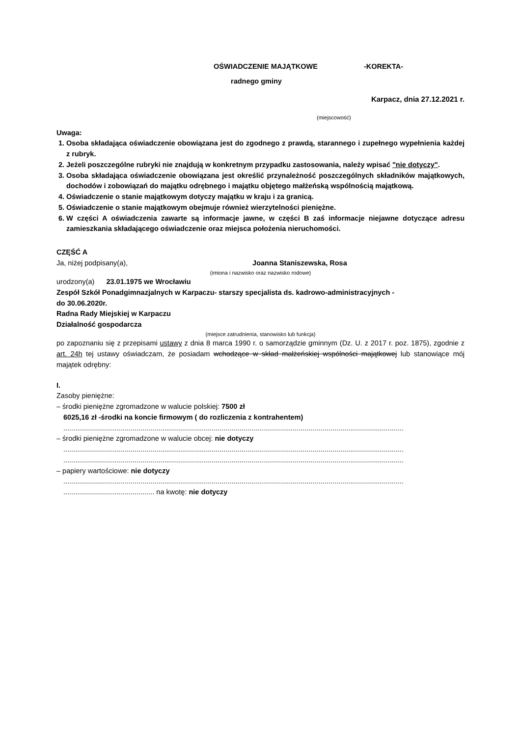OŚWIADCZENIE MAJĄTKOWE -KOREKTA-
radnego gminy
Karpacz, dnia 27.12.2021 r.
(miejscowość)
Uwaga:
1. Osoba składająca oświadczenie obowiązana jest do zgodnego z prawdą, starannego i zupełnego wypełnienia każdej z rubryk.
2. Jeżeli poszczególne rubryki nie znajdują w konkretnym przypadku zastosowania, należy wpisać "nie dotyczy".
3. Osoba składająca oświadczenie obowiązana jest określić przynależność poszczególnych składników majątkowych, dochodów i zobowiązań do majątku odrębnego i majątku objętego małżeńską wspólnością majątkową.
4. Oświadczenie o stanie majątkowym dotyczy majątku w kraju i za granicą.
5. Oświadczenie o stanie majątkowym obejmuje również wierzytelności pieniężne.
6. W części A oświadczenia zawarte są informacje jawne, w części B zaś informacje niejawne dotyczące adresu zamieszkania składającego oświadczenie oraz miejsca położenia nieruchomości.
CZĘŚĆ A
Ja, niżej podpisany(a), Joanna Staniszewska, Rosa
(imiona i nazwisko oraz nazwisko rodowe)
urodzony(a) 23.01.1975 we Wrocławiu
Zespół Szkół Ponadgimnazjalnych w Karpaczu- starszy specjalista ds. kadrowo-administracyjnych -
do 30.06.2020r.
Radna Rady Miejskiej w Karpaczu
Działalność gospodarcza
(miejsce zatrudnienia, stanowisko lub funkcja)
po zapoznaniu się z przepisami ustawy z dnia 8 marca 1990 r. o samorządzie gminnym (Dz. U. z 2017 r. poz. 1875), zgodnie z art. 24h tej ustawy oświadczam, że posiadam wchodzące w skład małżeńskiej wspólności majątkowej lub stanowiące mój majątek odrębny:
I.
Zasoby pieniężne:
– środki pieniężne zgromadzone w walucie polskiej: 7500 zł
6025,16 zł -środki na koncie firmowym ( do rozliczenia z kontrahentem)
............................................................................................................................................................................
– środki pieniężne zgromadzone w walucie obcej: nie dotyczy
............................................................................................................................................................................
............................................................................................................................................................................
– papiery wartościowe: nie dotyczy
............................................................................................................................................................................
.............................................. na kwotę: nie dotyczy